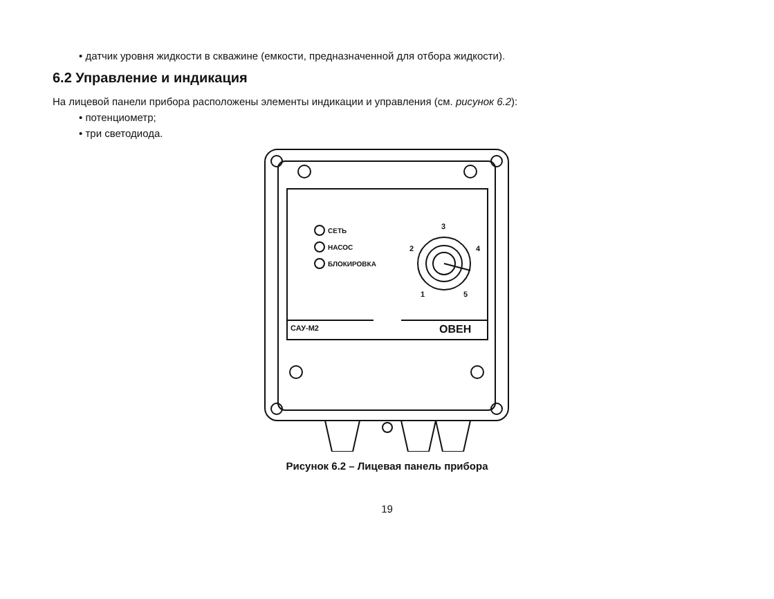• датчик уровня жидкости в скважине (емкости, предназначенной для отбора жидкости).
6.2 Управление и индикация
На лицевой панели прибора расположены элементы индикации и управления (см. рисунок 6.2):
• потенциометр;
• три светодиода.
СЕТЬ
НАСОС
БЛОКИРОВКА
3
2
4
1
5
САУ-М2
ОВЕН
Рисунок 6.2 – Лицевая панель прибора
19